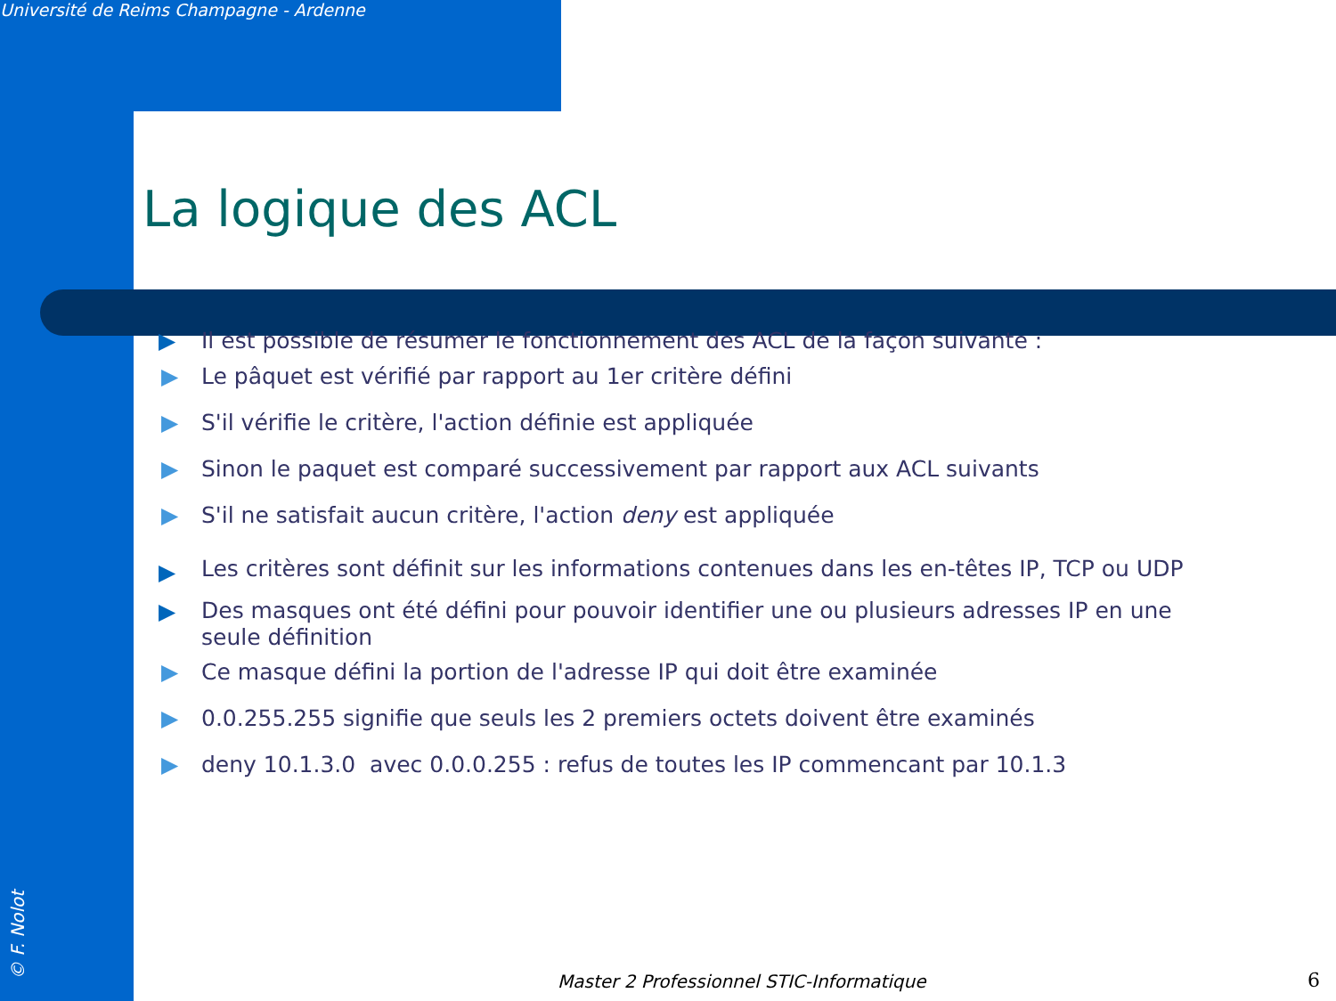Université de Reims Champagne - Ardenne
La logique des ACL
▶ Il est possible de résumer le fonctionnement des ACL de la façon suivante :
▶ Le pâquet est vérifié par rapport au 1er critère défini
▶ S'il vérifie le critère, l'action définie est appliquée
▶ Sinon le paquet est comparé successivement par rapport aux ACL suivants
▶ S'il ne satisfait aucun critère, l'action deny est appliquée
▶
Les critères sont définit sur les informations contenues dans les en-têtes IP, TCP ou UDP
▶
Des masques ont été défini pour pouvoir identifier une ou plusieurs adresses IP en une seule définition
▶ Ce masque défini la portion de l'adresse IP qui doit être examinée
▶ 0.0.255.255 signifie que seuls les 2 premiers octets doivent être examinés
▶ deny 10.1.3.0 avec 0.0.0.255 : refus de toutes les IP commencant par 10.1.3
© F. Nolot
Master 2 Professionnel STIC-Informatique
6